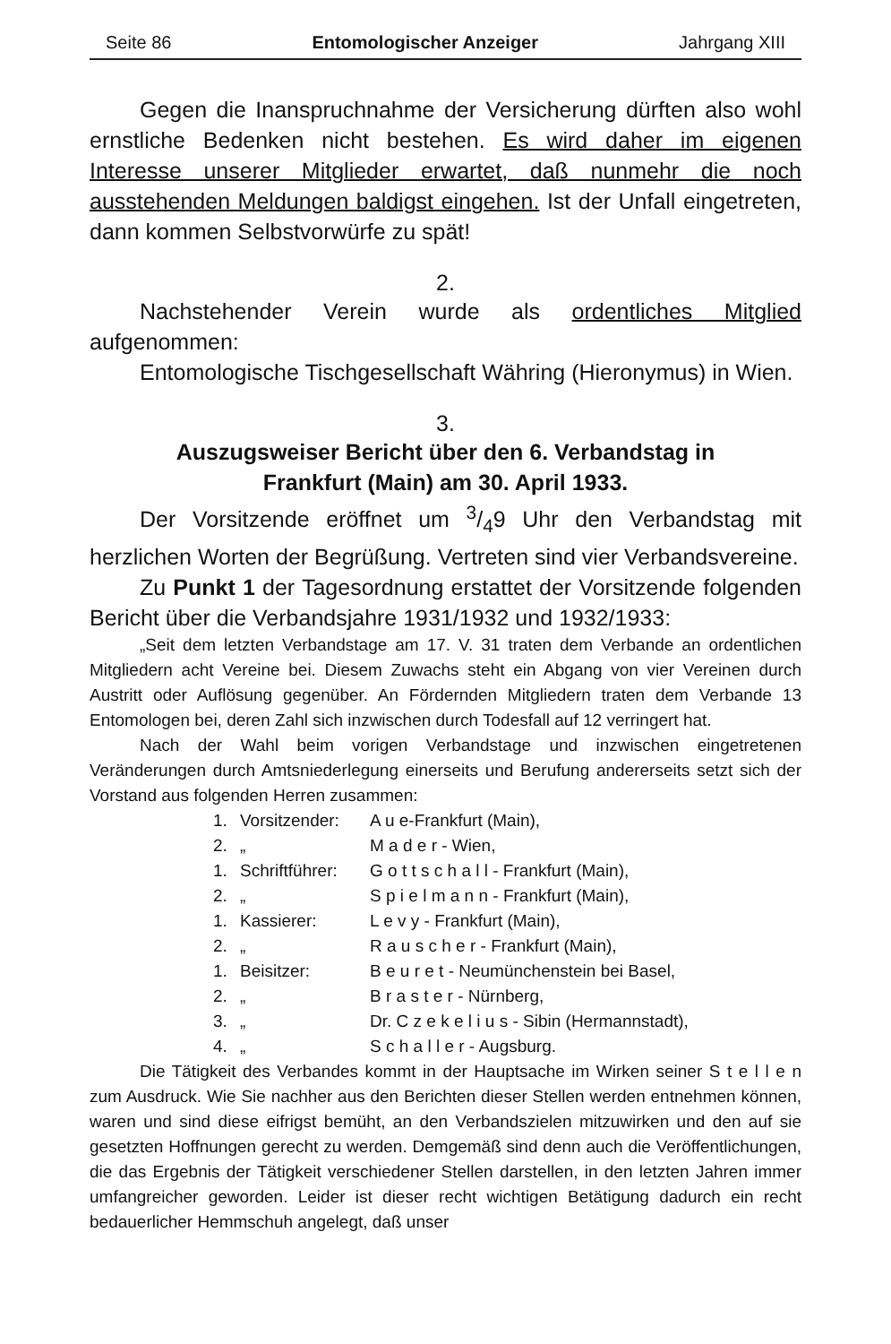Seite 86 Entomologischer Anzeiger Jahrgang XIII
Gegen die Inanspruchnahme der Versicherung dürften also wohl ernstliche Bedenken nicht bestehen. Es wird daher im eigenen Interesse unserer Mitglieder erwartet, daß nunmehr die noch ausstehenden Meldungen baldigst eingehen. Ist der Unfall eingetreten, dann kommen Selbstvorwürfe zu spät!
2.
Nachstehender Verein wurde als ordentliches Mitglied aufgenommen:
Entomologische Tischgesellschaft Währing (Hieronymus) in Wien.
3.
Auszugsweiser Bericht über den 6. Verbandstag in Frankfurt (Main) am 30. April 1933.
Der Vorsitzende eröffnet um 3/49 Uhr den Verbandstag mit herzlichen Worten der Begrüßung. Vertreten sind vier Verbandsvereine.
Zu Punkt 1 der Tagesordnung erstattet der Vorsitzende folgenden Bericht über die Verbandsjahre 1931/1932 und 1932/1933:
„Seit dem letzten Verbandstage am 17. V. 31 traten dem Verbande an ordentlichen Mitgliedern acht Vereine bei. Diesem Zuwachs steht ein Abgang von vier Vereinen durch Austritt oder Auflösung gegenüber. An Fördernden Mitgliedern traten dem Verbande 13 Entomologen bei, deren Zahl sich inzwischen durch Todesfall auf 12 verringert hat.
Nach der Wahl beim vorigen Verbandstage und inzwischen eingetretenen Veränderungen durch Amtsniederlegung einerseits und Berufung andererseits setzt sich der Vorstand aus folgenden Herren zusammen:
1. Vorsitzender: A u e-Frankfurt (Main),
2. „ M a d e r - Wien,
1. Schriftführer: G o t t s c h a l l - Frankfurt (Main),
2. „ S p i e l m a n n - Frankfurt (Main),
1. Kassierer: L e v y - Frankfurt (Main),
2. „ R a u s c h e r - Frankfurt (Main),
1. Beisitzer: B e u r e t - Neumünchenstein bei Basel,
2. „ B r a s t e r - Nürnberg,
3. „ Dr. C z e k e l i u s - Sibin (Hermannstadt),
4. „ S c h a l l e r - Augsburg.
Die Tätigkeit des Verbandes kommt in der Hauptsache im Wirken seiner S t e l l e n zum Ausdruck. Wie Sie nachher aus den Berichten dieser Stellen werden entnehmen können, waren und sind diese eifrigst bemüht, an den Verbandszielen mitzuwirken und den auf sie gesetzten Hoffnungen gerecht zu werden. Demgemäß sind denn auch die Veröffentlichungen, die das Ergebnis der Tätigkeit verschiedener Stellen darstellen, in den letzten Jahren immer umfangreicher geworden. Leider ist dieser recht wichtigen Betätigung dadurch ein recht bedauerlicher Hemmschuh angelegt, daß unser